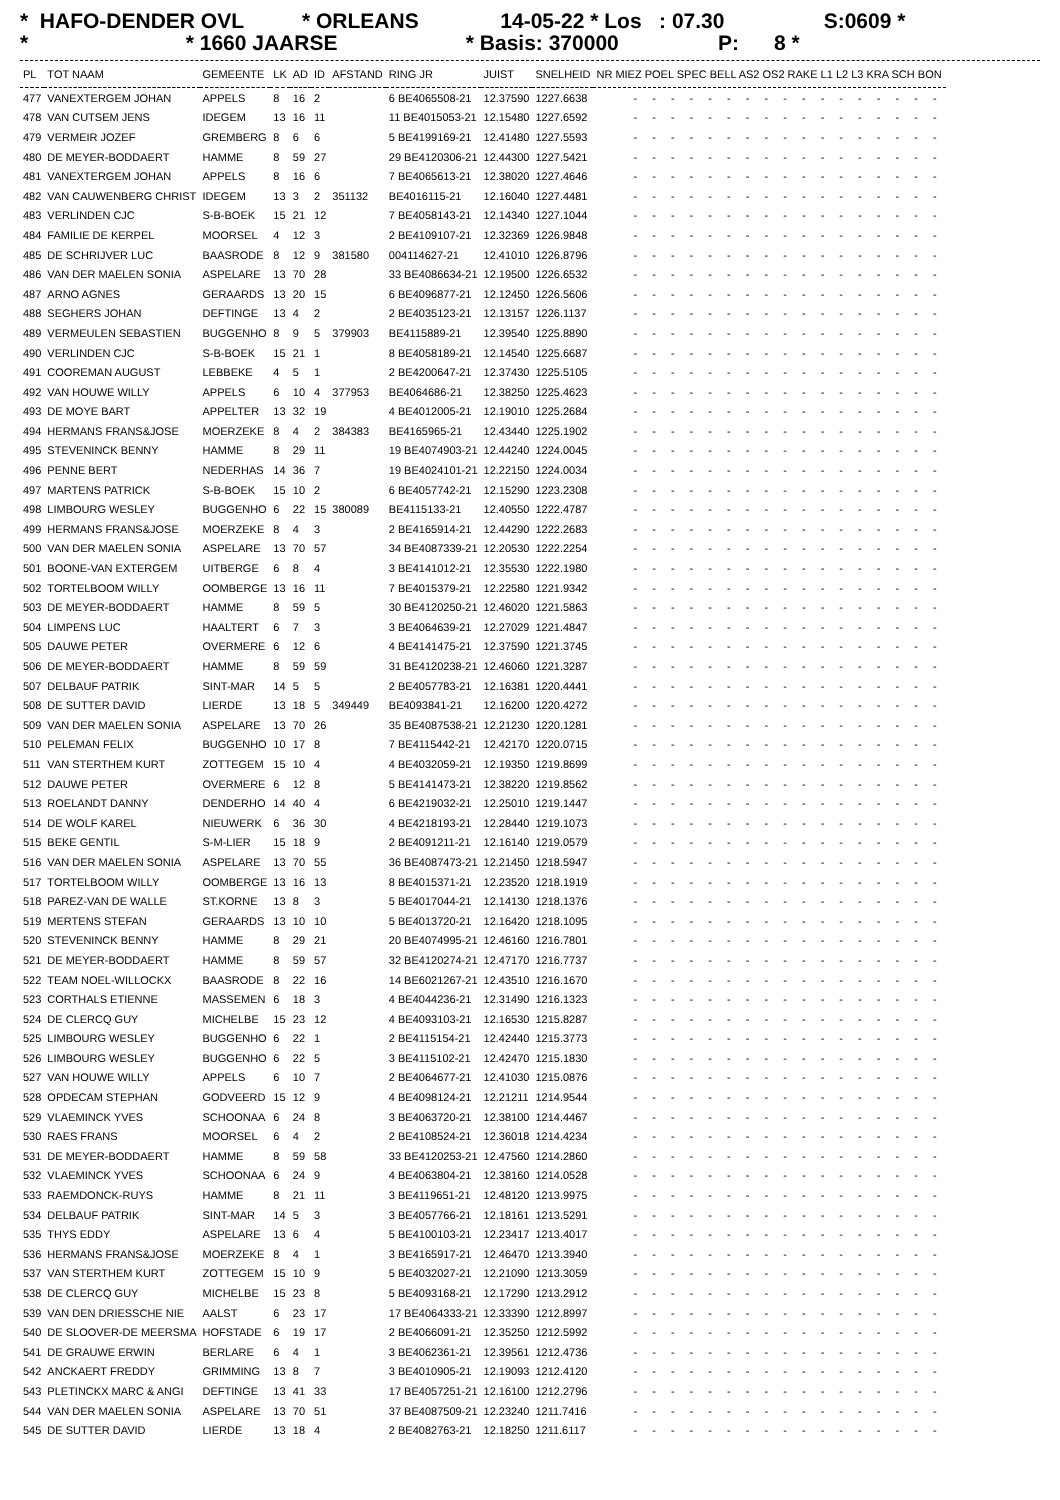* HAFO-DENDER OVL * ORLEANS 14-05-22 * Los : 07.30 S:0609 * * * 1660 JAARSE * Basis: 370000 P: 8 *
| PL | TOT NAAM | GEMEENTE | LK | AD | ID | AFSTAND | RING JR | JUIST | SNELHEID | NR MIEZ POEL SPEC BELL AS2 OS2 RAKE L1 L2 L3 KRA SCH BON |
| --- | --- | --- | --- | --- | --- | --- | --- | --- | --- | --- |
| 477 | VANEXTERGEM JOHAN | APPELS | 8 | 16 | 2 | | 6 BE4065508-21 | 12.37590 | 1227.6638 | - - - - - - - - - - - - - - - - - |
| 478 | VAN CUTSEM JENS | IDEGEM | 13 | 16 | 11 | | 11 BE4015053-21 | 12.15480 | 1227.6592 | - - - - - - - - - - - - - - - - - |
| 479 | VERMEIR JOZEF | GREMBERG | 8 | 6 | 6 | | 5 BE4199169-21 | 12.41480 | 1227.5593 | - - - - - - - - - - - - - - - - - |
| 480 | DE MEYER-BODDAERT | HAMME | 8 | 59 | 27 | | 29 BE4120306-21 | 12.44300 | 1227.5421 | - - - - - - - - - - - - - - - - - |
| 481 | VANEXTERGEM JOHAN | APPELS | 8 | 16 | 6 | | 7 BE4065613-21 | 12.38020 | 1227.4646 | - - - - - - - - - - - - - - - - - |
| 482 | VAN CAUWENBERG CHRIST | IDEGEM | 13 | 3 | 2 | 351132 | BE4016115-21 | 12.16040 | 1227.4481 | - - - - - - - - - - - - - - - - - |
| 483 | VERLINDEN CJC | S-B-BOEK | 15 | 21 | 12 | | 7 BE4058143-21 | 12.14340 | 1227.1044 | - - - - - - - - - - - - - - - - - |
| 484 | FAMILIE DE KERPEL | MOORSEL | 4 | 12 | 3 | | 2 BE4109107-21 | 12.32369 | 1226.9848 | - - - - - - - - - - - - - - - - - |
| 485 | DE SCHRIJVER LUC | BAASRODE | 8 | 12 | 9 | 381580 | 004114627-21 | 12.41010 | 1226.8796 | - - - - - - - - - - - - - - - - - |
| 486 | VAN DER MAELEN SONIA | ASPELARE | 13 | 70 | 28 | | 33 BE4086634-21 | 12.19500 | 1226.6532 | - - - - - - - - - - - - - - - - - |
| 487 | ARNO AGNES | GERAARDS | 13 | 20 | 15 | | 6 BE4096877-21 | 12.12450 | 1226.5606 | - - - - - - - - - - - - - - - - - |
| 488 | SEGHERS JOHAN | DEFTINGE | 13 | 4 | 2 | | 2 BE4035123-21 | 12.13157 | 1226.1137 | - - - - - - - - - - - - - - - - - |
| 489 | VERMEULEN SEBASTIEN | BUGGENHO | 8 | 9 | 5 | 379903 | BE4115889-21 | 12.39540 | 1225.8890 | - - - - - - - - - - - - - - - - - |
| 490 | VERLINDEN CJC | S-B-BOEK | 15 | 21 | 1 | | 8 BE4058189-21 | 12.14540 | 1225.6687 | - - - - - - - - - - - - - - - - - |
| 491 | COOREMAN AUGUST | LEBBEKE | 4 | 5 | 1 | | 2 BE4200647-21 | 12.37430 | 1225.5105 | - - - - - - - - - - - - - - - - - |
| 492 | VAN HOUWE WILLY | APPELS | 6 | 10 | 4 | 377953 | BE4064686-21 | 12.38250 | 1225.4623 | - - - - - - - - - - - - - - - - - |
| 493 | DE MOYE BART | APPELTER | 13 | 32 | 19 | | 4 BE4012005-21 | 12.19010 | 1225.2684 | - - - - - - - - - - - - - - - - - |
| 494 | HERMANS FRANS&JOSE | MOERZEKE | 8 | 4 | 2 | 384383 | BE4165965-21 | 12.43440 | 1225.1902 | - - - - - - - - - - - - - - - - - |
| 495 | STEVENINCK BENNY | HAMME | 8 | 29 | 11 | | 19 BE4074903-21 | 12.44240 | 1224.0045 | - - - - - - - - - - - - - - - - - |
| 496 | PENNE BERT | NEDERHAS | 14 | 36 | 7 | | 19 BE4024101-21 | 12.22150 | 1224.0034 | - - - - - - - - - - - - - - - - - |
| 497 | MARTENS PATRICK | S-B-BOEK | 15 | 10 | 2 | | 6 BE4057742-21 | 12.15290 | 1223.2308 | - - - - - - - - - - - - - - - - - |
| 498 | LIMBOURG WESLEY | BUGGENHO | 6 | 22 | 15 | 380089 | BE4115133-21 | 12.40550 | 1222.4787 | - - - - - - - - - - - - - - - - - |
| 499 | HERMANS FRANS&JOSE | MOERZEKE | 8 | 4 | 3 | | 2 BE4165914-21 | 12.44290 | 1222.2683 | - - - - - - - - - - - - - - - - - |
| 500 | VAN DER MAELEN SONIA | ASPELARE | 13 | 70 | 57 | | 34 BE4087339-21 | 12.20530 | 1222.2254 | - - - - - - - - - - - - - - - - - |
| 501 | BOONE-VAN EXTERGEM | UITBERGE | 6 | 8 | 4 | | 3 BE4141012-21 | 12.35530 | 1222.1980 | - - - - - - - - - - - - - - - - - |
| 502 | TORTELBOOM WILLY | OOMBERGE | 13 | 16 | 11 | | 7 BE4015379-21 | 12.22580 | 1221.9342 | - - - - - - - - - - - - - - - - - |
| 503 | DE MEYER-BODDAERT | HAMME | 8 | 59 | 5 | | 30 BE4120250-21 | 12.46020 | 1221.5863 | - - - - - - - - - - - - - - - - - |
| 504 | LIMPENS LUC | HAALTERT | 6 | 7 | 3 | | 3 BE4064639-21 | 12.27029 | 1221.4847 | - - - - - - - - - - - - - - - - - |
| 505 | DAUWE PETER | OVERMERE | 6 | 12 | 6 | | 4 BE4141475-21 | 12.37590 | 1221.3745 | - - - - - - - - - - - - - - - - - |
| 506 | DE MEYER-BODDAERT | HAMME | 8 | 59 | 59 | | 31 BE4120238-21 | 12.46060 | 1221.3287 | - - - - - - - - - - - - - - - - - |
| 507 | DELBAUF PATRIK | SINT-MAR | 14 | 5 | 5 | | 2 BE4057783-21 | 12.16381 | 1220.4441 | - - - - - - - - - - - - - - - - - |
| 508 | DE SUTTER DAVID | LIERDE | 13 | 18 | 5 | 349449 | BE4093841-21 | 12.16200 | 1220.4272 | - - - - - - - - - - - - - - - - - |
| 509 | VAN DER MAELEN SONIA | ASPELARE | 13 | 70 | 26 | | 35 BE4087538-21 | 12.21230 | 1220.1281 | - - - - - - - - - - - - - - - - - |
| 510 | PELEMAN FELIX | BUGGENHO | 10 | 17 | 8 | | 7 BE4115442-21 | 12.42170 | 1220.0715 | - - - - - - - - - - - - - - - - - |
| 511 | VAN STERTHEM KURT | ZOTTEGEM | 15 | 10 | 4 | | 4 BE4032059-21 | 12.19350 | 1219.8699 | - - - - - - - - - - - - - - - - - |
| 512 | DAUWE PETER | OVERMERE | 6 | 12 | 8 | | 5 BE4141473-21 | 12.38220 | 1219.8562 | - - - - - - - - - - - - - - - - - |
| 513 | ROELANDT DANNY | DENDERHO | 14 | 40 | 4 | | 6 BE4219032-21 | 12.25010 | 1219.1447 | - - - - - - - - - - - - - - - - - |
| 514 | DE WOLF KAREL | NIEUWERK | 6 | 36 | 30 | | 4 BE4218193-21 | 12.28440 | 1219.1073 | - - - - - - - - - - - - - - - - - |
| 515 | BEKE GENTIL | S-M-LIER | 15 | 18 | 9 | | 2 BE4091211-21 | 12.16140 | 1219.0579 | - - - - - - - - - - - - - - - - - |
| 516 | VAN DER MAELEN SONIA | ASPELARE | 13 | 70 | 55 | | 36 BE4087473-21 | 12.21450 | 1218.5947 | - - - - - - - - - - - - - - - - - |
| 517 | TORTELBOOM WILLY | OOMBERGE | 13 | 16 | 13 | | 8 BE4015371-21 | 12.23520 | 1218.1919 | - - - - - - - - - - - - - - - - - |
| 518 | PAREZ-VAN DE WALLE | ST.KORNE | 13 | 8 | 3 | | 5 BE4017044-21 | 12.14130 | 1218.1376 | - - - - - - - - - - - - - - - - - |
| 519 | MERTENS STEFAN | GERAARDS | 13 | 10 | 10 | | 5 BE4013720-21 | 12.16420 | 1218.1095 | - - - - - - - - - - - - - - - - - |
| 520 | STEVENINCK BENNY | HAMME | 8 | 29 | 21 | | 20 BE4074995-21 | 12.46160 | 1216.7801 | - - - - - - - - - - - - - - - - - |
| 521 | DE MEYER-BODDAERT | HAMME | 8 | 59 | 57 | | 32 BE4120274-21 | 12.47170 | 1216.7737 | - - - - - - - - - - - - - - - - - |
| 522 | TEAM NOEL-WILLOCKX | BAASRODE | 8 | 22 | 16 | | 14 BE6021267-21 | 12.43510 | 1216.1670 | - - - - - - - - - - - - - - - - - |
| 523 | CORTHALS ETIENNE | MASSEMEN | 6 | 18 | 3 | | 4 BE4044236-21 | 12.31490 | 1216.1323 | - - - - - - - - - - - - - - - - - |
| 524 | DE CLERCQ GUY | MICHELBE | 15 | 23 | 12 | | 4 BE4093103-21 | 12.16530 | 1215.8287 | - - - - - - - - - - - - - - - - - |
| 525 | LIMBOURG WESLEY | BUGGENHO | 6 | 22 | 1 | | 2 BE4115154-21 | 12.42440 | 1215.3773 | - - - - - - - - - - - - - - - - - |
| 526 | LIMBOURG WESLEY | BUGGENHO | 6 | 22 | 5 | | 3 BE4115102-21 | 12.42470 | 1215.1830 | - - - - - - - - - - - - - - - - - |
| 527 | VAN HOUWE WILLY | APPELS | 6 | 10 | 7 | | 2 BE4064677-21 | 12.41030 | 1215.0876 | - - - - - - - - - - - - - - - - - |
| 528 | OPDECAM STEPHAN | GODVEERD | 15 | 12 | 9 | | 4 BE4098124-21 | 12.21211 | 1214.9544 | - - - - - - - - - - - - - - - - - |
| 529 | VLAEMINCK YVES | SCHOONAA | 6 | 24 | 8 | | 3 BE4063720-21 | 12.38100 | 1214.4467 | - - - - - - - - - - - - - - - - - |
| 530 | RAES FRANS | MOORSEL | 6 | 4 | 2 | | 2 BE4108524-21 | 12.36018 | 1214.4234 | - - - - - - - - - - - - - - - - - |
| 531 | DE MEYER-BODDAERT | HAMME | 8 | 59 | 58 | | 33 BE4120253-21 | 12.47560 | 1214.2860 | - - - - - - - - - - - - - - - - - |
| 532 | VLAEMINCK YVES | SCHOONAA | 6 | 24 | 9 | | 4 BE4063804-21 | 12.38160 | 1214.0528 | - - - - - - - - - - - - - - - - - |
| 533 | RAEMDONCK-RUYS | HAMME | 8 | 21 | 11 | | 3 BE4119651-21 | 12.48120 | 1213.9975 | - - - - - - - - - - - - - - - - - |
| 534 | DELBAUF PATRIK | SINT-MAR | 14 | 5 | 3 | | 3 BE4057766-21 | 12.18161 | 1213.5291 | - - - - - - - - - - - - - - - - - |
| 535 | THYS EDDY | ASPELARE | 13 | 6 | 4 | | 5 BE4100103-21 | 12.23417 | 1213.4017 | - - - - - - - - - - - - - - - - - |
| 536 | HERMANS FRANS&JOSE | MOERZEKE | 8 | 4 | 1 | | 3 BE4165917-21 | 12.46470 | 1213.3940 | - - - - - - - - - - - - - - - - - |
| 537 | VAN STERTHEM KURT | ZOTTEGEM | 15 | 10 | 9 | | 5 BE4032027-21 | 12.21090 | 1213.3059 | - - - - - - - - - - - - - - - - - |
| 538 | DE CLERCQ GUY | MICHELBE | 15 | 23 | 8 | | 5 BE4093168-21 | 12.17290 | 1213.2912 | - - - - - - - - - - - - - - - - - |
| 539 | VAN DEN DRIESSCHE NIE | AALST | 6 | 23 | 17 | | 17 BE4064333-21 | 12.33390 | 1212.8997 | - - - - - - - - - - - - - - - - - |
| 540 | DE SLOOVER-DE MEERSMA | HOFSTADE | 6 | 19 | 17 | | 2 BE4066091-21 | 12.35250 | 1212.5992 | - - - - - - - - - - - - - - - - - |
| 541 | DE GRAUWE ERWIN | BERLARE | 6 | 4 | 1 | | 3 BE4062361-21 | 12.39561 | 1212.4736 | - - - - - - - - - - - - - - - - - |
| 542 | ANCKAERT FREDDY | GRIMMING | 13 | 8 | 7 | | 3 BE4010905-21 | 12.19093 | 1212.4120 | - - - - - - - - - - - - - - - - - |
| 543 | PLETINCKX MARC & ANGI | DEFTINGE | 13 | 41 | 33 | | 17 BE4057251-21 | 12.16100 | 1212.2796 | - - - - - - - - - - - - - - - - - |
| 544 | VAN DER MAELEN SONIA | ASPELARE | 13 | 70 | 51 | | 37 BE4087509-21 | 12.23240 | 1211.7416 | - - - - - - - - - - - - - - - - - |
| 545 | DE SUTTER DAVID | LIERDE | 13 | 18 | 4 | | 2 BE4082763-21 | 12.18250 | 1211.6117 | - - - - - - - - - - - - - - - - - |